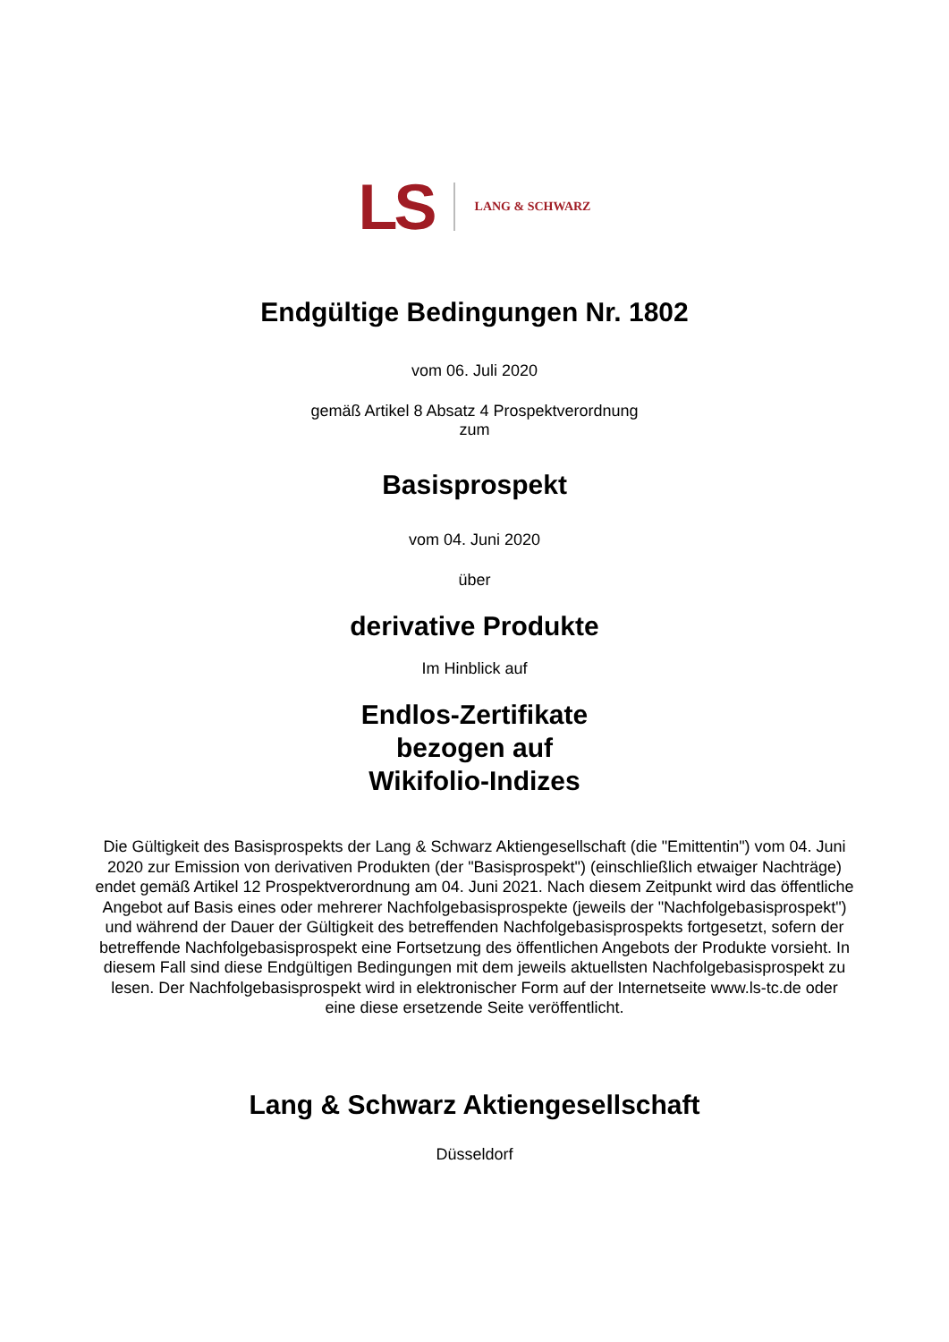LS LANG & SCHWARZ
Endgültige Bedingungen Nr. 1802
vom 06. Juli 2020
gemäß Artikel 8 Absatz 4 Prospektverordnung
zum
Basisprospekt
vom 04. Juni 2020
über
derivative Produkte
Im Hinblick auf
Endlos-Zertifikate
bezogen auf
Wikifolio-Indizes
Die Gültigkeit des Basisprospekts der Lang & Schwarz Aktiengesellschaft (die "Emittentin") vom 04. Juni 2020 zur Emission von derivativen Produkten (der "Basisprospekt") (einschließlich etwaiger Nachträge) endet gemäß Artikel 12 Prospektverordnung am 04. Juni 2021. Nach diesem Zeitpunkt wird das öffentliche Angebot auf Basis eines oder mehrerer Nachfolgebasisprospekte (jeweils der "Nachfolgebasisprospekt") und während der Dauer der Gültigkeit des betreffenden Nachfolgebasisprospekts fortgesetzt, sofern der betreffende Nachfolgebasisprospekt eine Fortsetzung des öffentlichen Angebots der Produkte vorsieht. In diesem Fall sind diese Endgültigen Bedingungen mit dem jeweils aktuellsten Nachfolgebasisprospekt zu lesen. Der Nachfolgebasisprospekt wird in elektronischer Form auf der Internetseite www.ls-tc.de oder eine diese ersetzende Seite veröffentlicht.
Lang & Schwarz Aktiengesellschaft
Düsseldorf